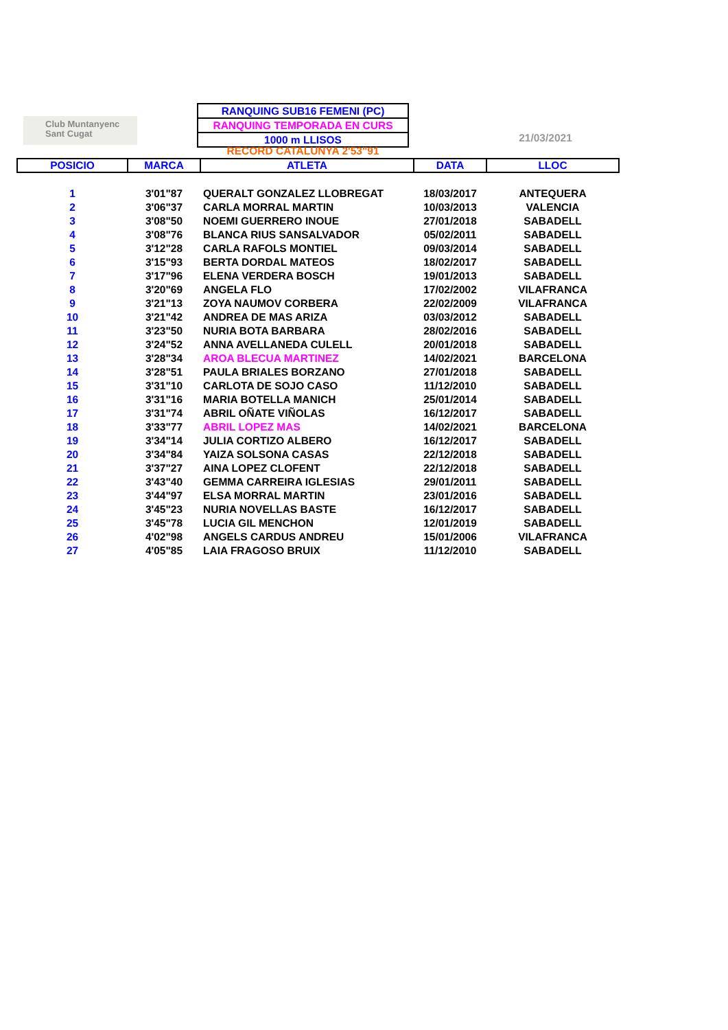Club Muntanyenc
Sant Cugat
RANQUING SUB16 FEMENI (PC)
RANQUING TEMPORADA EN CURS
1000 m LLISOS
21/03/2021
RECORD CATALUNYA 2'53"91
| POSICIO | MARCA | ATLETA | DATA | LLOC |
| --- | --- | --- | --- | --- |
| 1 | 3'01"87 | QUERALT GONZALEZ LLOBREGAT | 18/03/2017 | ANTEQUERA |
| 2 | 3'06"37 | CARLA MORRAL MARTIN | 10/03/2013 | VALENCIA |
| 3 | 3'08"50 | NOEMI GUERRERO INOUE | 27/01/2018 | SABADELL |
| 4 | 3'08"76 | BLANCA RIUS SANSALVADOR | 05/02/2011 | SABADELL |
| 5 | 3'12"28 | CARLA RAFOLS MONTIEL | 09/03/2014 | SABADELL |
| 6 | 3'15"93 | BERTA DORDAL MATEOS | 18/02/2017 | SABADELL |
| 7 | 3'17"96 | ELENA VERDERA BOSCH | 19/01/2013 | SABADELL |
| 8 | 3'20"69 | ANGELA FLO | 17/02/2002 | VILAFRANCA |
| 9 | 3'21"13 | ZOYA NAUMOV CORBERA | 22/02/2009 | VILAFRANCA |
| 10 | 3'21"42 | ANDREA DE MAS ARIZA | 03/03/2012 | SABADELL |
| 11 | 3'23"50 | NURIA BOTA BARBARA | 28/02/2016 | SABADELL |
| 12 | 3'24"52 | ANNA AVELLANEDA CULELL | 20/01/2018 | SABADELL |
| 13 | 3'28"34 | AROA BLECUA MARTINEZ | 14/02/2021 | BARCELONA |
| 14 | 3'28"51 | PAULA BRIALES BORZANO | 27/01/2018 | SABADELL |
| 15 | 3'31"10 | CARLOTA DE SOJO CASO | 11/12/2010 | SABADELL |
| 16 | 3'31"16 | MARIA BOTELLA MANICH | 25/01/2014 | SABADELL |
| 17 | 3'31"74 | ABRIL OÑATE VIÑOLAS | 16/12/2017 | SABADELL |
| 18 | 3'33"77 | ABRIL LOPEZ MAS | 14/02/2021 | BARCELONA |
| 19 | 3'34"14 | JULIA CORTIZO ALBERO | 16/12/2017 | SABADELL |
| 20 | 3'34"84 | YAIZA SOLSONA CASAS | 22/12/2018 | SABADELL |
| 21 | 3'37"27 | AINA LOPEZ CLOFENT | 22/12/2018 | SABADELL |
| 22 | 3'43"40 | GEMMA CARREIRA IGLESIAS | 29/01/2011 | SABADELL |
| 23 | 3'44"97 | ELSA MORRAL MARTIN | 23/01/2016 | SABADELL |
| 24 | 3'45"23 | NURIA NOVELLAS BASTE | 16/12/2017 | SABADELL |
| 25 | 3'45"78 | LUCIA GIL MENCHON | 12/01/2019 | SABADELL |
| 26 | 4'02"98 | ANGELS CARDUS ANDREU | 15/01/2006 | VILAFRANCA |
| 27 | 4'05"85 | LAIA FRAGOSO BRUIX | 11/12/2010 | SABADELL |